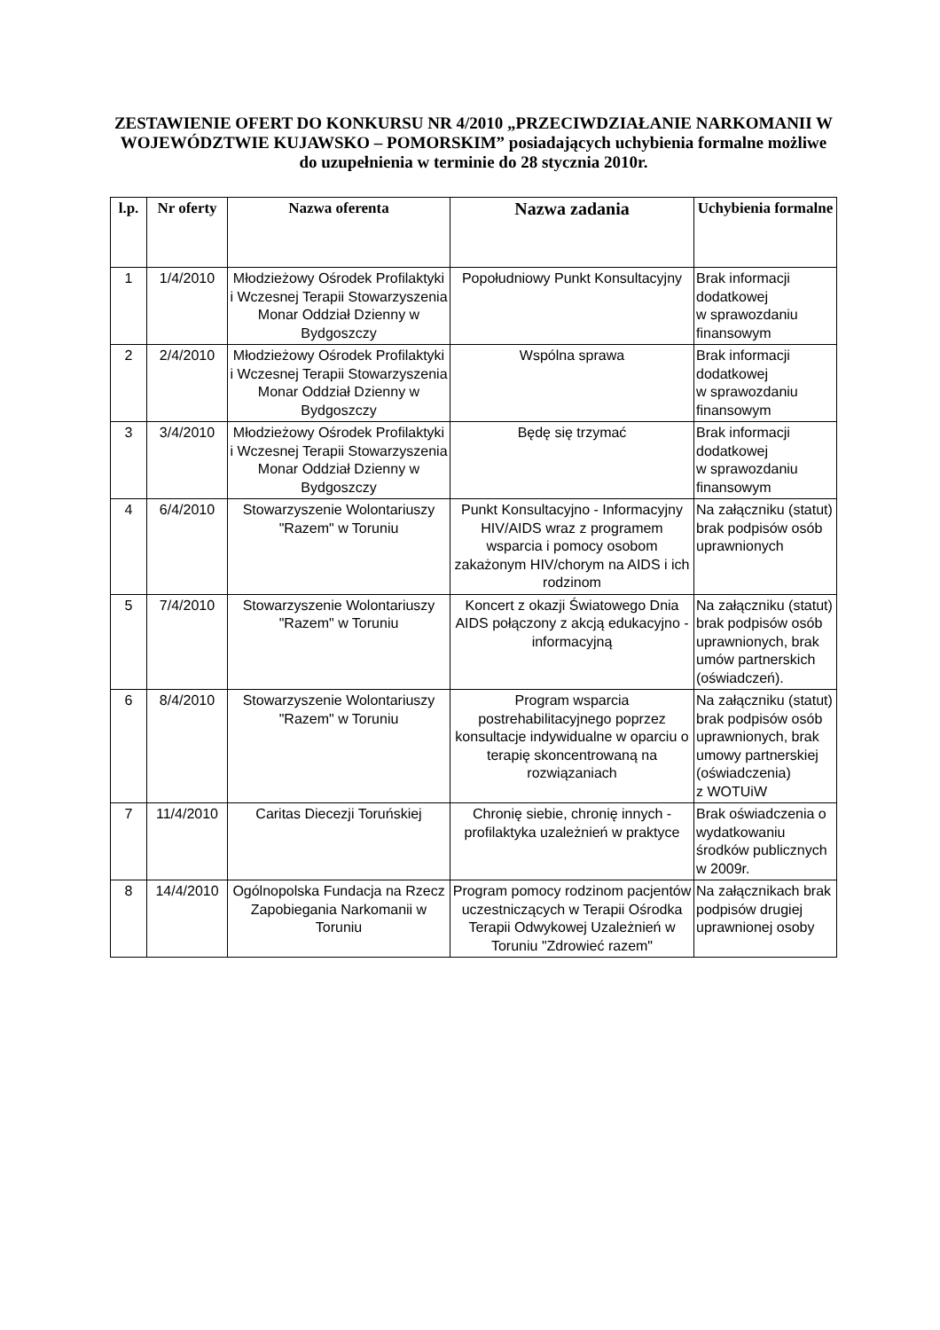ZESTAWIENIE OFERT DO KONKURSU NR 4/2010 „PRZECIWDZIAŁANIE NARKOMANII W WOJEWÓDZTWIE KUJAWSKO – POMORSKIM” posiadających uchybienia formalne możliwe do uzupełnienia w terminie do 28 stycznia 2010r.
| l.p. | Nr oferty | Nazwa oferenta | Nazwa zadania | Uchybienia formalne |
| --- | --- | --- | --- | --- |
| 1 | 1/4/2010 | Młodzieżowy Ośrodek Profilaktyki i Wczesnej Terapii Stowarzyszenia Monar Oddział Dzienny w Bydgoszczy | Popołudniowy Punkt Konsultacyjny | Brak informacji dodatkowej w sprawozdaniu finansowym |
| 2 | 2/4/2010 | Młodzieżowy Ośrodek Profilaktyki i Wczesnej Terapii Stowarzyszenia Monar Oddział Dzienny w Bydgoszczy | Wspólna sprawa | Brak informacji dodatkowej w sprawozdaniu finansowym |
| 3 | 3/4/2010 | Młodzieżowy Ośrodek Profilaktyki i Wczesnej Terapii Stowarzyszenia Monar Oddział Dzienny w Bydgoszczy | Będę się trzymać | Brak informacji dodatkowej w sprawozdaniu finansowym |
| 4 | 6/4/2010 | Stowarzyszenie Wolontariuszy "Razem" w Toruniu | Punkt Konsultacyjno - Informacyjny HIV/AIDS wraz z programem wsparcia i pomocy osobom zakażonym HIV/chorym na AIDS i ich rodzinom | Na załączniku (statut) brak podpisów osób uprawnionych |
| 5 | 7/4/2010 | Stowarzyszenie Wolontariuszy "Razem" w Toruniu | Koncert z okazji Światowego Dnia AIDS połączony z akcją edukacyjno - informacyjną | Na załączniku (statut) brak podpisów osób uprawnionych, brak umów partnerskich (oświadczeń). |
| 6 | 8/4/2010 | Stowarzyszenie Wolontariuszy "Razem" w Toruniu | Program wsparcia postrehabilitacyjnego poprzez konsultacje indywidualne w oparciu o terapię skoncentrowaną na rozwiązaniach | Na załączniku (statut) brak podpisów osób uprawnionych, brak umowy partnerskiej (oświadczenia) z WOTUiW |
| 7 | 11/4/2010 | Caritas Diecezji Toruńskiej | Chronię siebie, chronię innych - profilaktyka uzależnień w praktyce | Brak oświadczenia o wydatkowaniu środków publicznych w 2009r. |
| 8 | 14/4/2010 | Ogólnopolska Fundacja na Rzecz Zapobiegania Narkomanii w Toruniu | Program pomocy rodzinom pacjentów uczestniczących w Terapii Ośrodka Terapii Odwykowej Uzależnień w Toruniu "Zdrowieć razem" | Na załącznikach brak podpisów drugiej uprawnionej osoby |